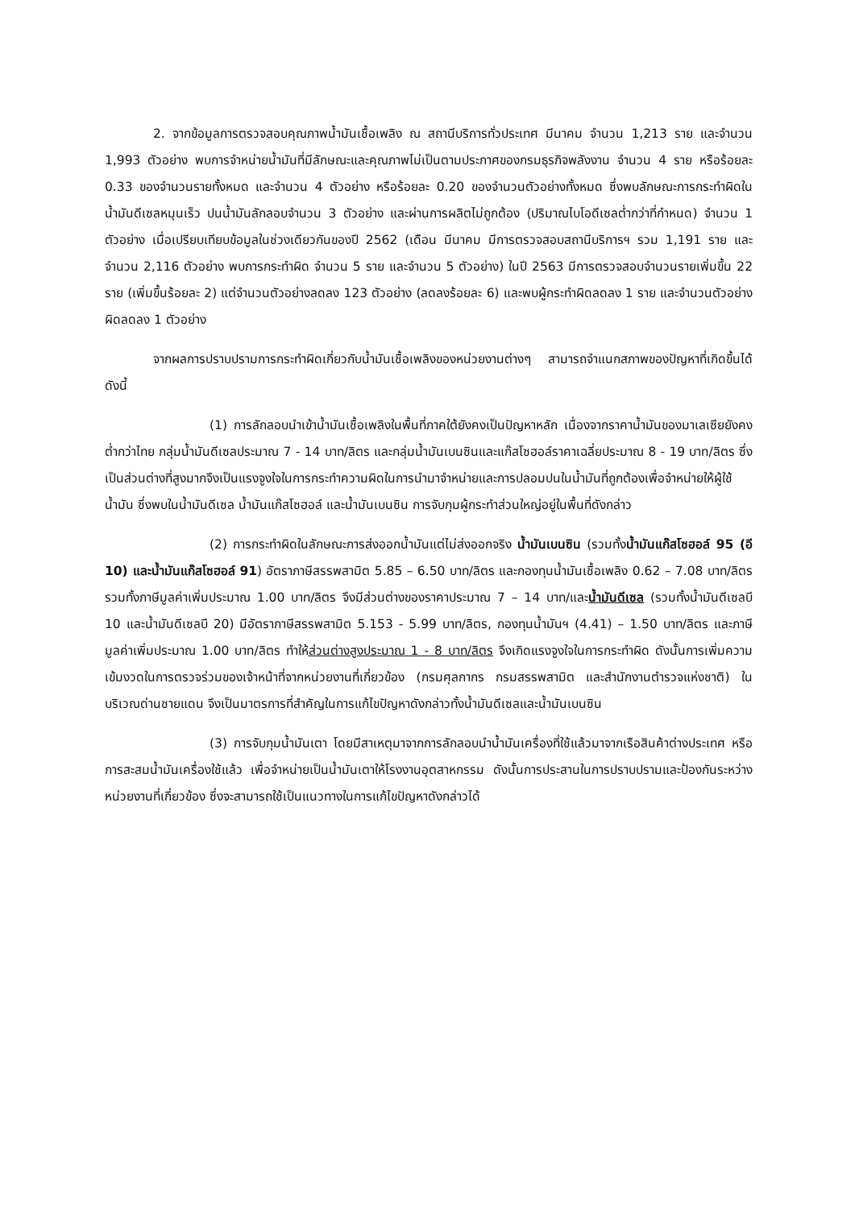2. จากข้อมูลการตรวจสอบคุณภาพน้ำมันเชื้อเพลิง ณ สถานีบริการทั่วประเทศ มีนาคม จำนวน 1,213 ราย และจำนวน 1,993 ตัวอย่าง พบการจำหน่ายน้ำมันที่มีลักษณะและคุณภาพไม่เป็นตามประกาศของกรมธุรกิจพลังงาน จำนวน 4 ราย หรือร้อยละ 0.33 ของจำนวนรายทั้งหมด และจำนวน 4 ตัวอย่าง หรือร้อยละ 0.20 ของจำนวนตัวอย่างทั้งหมด ซึ่งพบลักษณะการกระทำผิดในน้ำมันดีเซลหมุนเร็ว ปนน้ำมันลักลอบจำนวน 3 ตัวอย่าง และผ่านการผลิตไม่ถูกต้อง (ปริมาณไบโอดีเซลต่ำกว่าที่กำหนด) จำนวน 1 ตัวอย่าง เมื่อเปรียบเทียบข้อมูลในช่วงเดียวกันของปี 2562 (เดือน มีนาคม มีการตรวจสอบสถานีบริการฯ รวม 1,191 ราย และจำนวน 2,116 ตัวอย่าง พบการกระทำผิด จำนวน 5 ราย และจำนวน 5 ตัวอย่าง) ในปี 2563 มีการตรวจสอบจำนวนรายเพิ่มขึ้น 22 ราย (เพิ่มขึ้นร้อยละ 2) แต่จำนวนตัวอย่างลดลง 123 ตัวอย่าง (ลดลงร้อยละ 6) และพบผู้กระทำผิดลดลง 1 ราย และจำนวนตัวอย่างผิดลดลง 1 ตัวอย่าง
จากผลการปราบปรามการกระทำผิดเกี่ยวกับน้ำมันเชื้อเพลิงของหน่วยงานต่างๆ สามารถจำแนกสภาพของปัญหาที่เกิดขึ้นได้ดังนี้
(1) การลักลอบนำเข้าน้ำมันเชื้อเพลิงในพื้นที่ภาคใต้ยังคงเป็นปัญหาหลัก เนื่องจากราคาน้ำมันของมาเลเซียยังคงต่ำกว่าไทย กลุ่มน้ำมันดีเซลประมาณ 7 - 14 บาท/ลิตร และกลุ่มน้ำมันเบนซินและแก๊สโซฮอล์ราคาเฉลี่ยประมาณ 8 - 19 บาท/ลิตร ซึ่งเป็นส่วนต่างที่สูงมากจึงเป็นแรงจูงใจในการกระทำความผิดในการนำมาจำหน่ายและการปลอมปนในน้ำมันที่ถูกต้องเพื่อจำหน่ายให้ผู้ใช้น้ำมัน ซึ่งพบในน้ำมันดีเซล น้ำมันแก๊สโซฮอล์ และน้ำมันเบนซิน การจับกุมผู้กระทำส่วนใหญ่อยู่ในพื้นที่ดังกล่าว
(2) การกระทำผิดในลักษณะการส่งออกน้ำมันแต่ไม่ส่งออกจริง น้ำมันเบนซิน (รวมทั้งน้ำมันแก๊สโซฮอล์ 95 (อี 10) และน้ำมันแก๊สโซฮอล์ 91) อัตราภาษีสรรพสามิต 5.85 – 6.50 บาท/ลิตร และกองทุนน้ำมันเชื้อเพลิง 0.62 – 7.08 บาท/ลิตร รวมทั้งภาษีมูลค่าเพิ่มประมาณ 1.00 บาท/ลิตร จึงมีส่วนต่างของราคาประมาณ 7 – 14 บาท/และน้ำมันดีเซล (รวมทั้งน้ำมันดีเซลบี 10 และน้ำมันดีเซลบี 20) มีอัตราภาษีสรรพสามิต 5.153 - 5.99 บาท/ลิตร, กองทุนน้ำมันฯ (4.41) – 1.50 บาท/ลิตร และภาษีมูลค่าเพิ่มประมาณ 1.00 บาท/ลิตร ทำให้ส่วนต่างสูงประมาณ 1 - 8 บาท/ลิตร จึงเกิดแรงจูงใจในการกระทำผิด ดังนั้นการเพิ่มความเข้มงวดในการตรวจร่วมของเจ้าหน้าที่จากหน่วยงานที่เกี่ยวข้อง (กรมศุลกากร กรมสรรพสามิต และสำนักงานตำรวจแห่งชาติ) ในบริเวณด่านชายแดน จึงเป็นมาตรการที่สำคัญในการแก้ไขปัญหาดังกล่าวทั้งน้ำมันดีเซลและน้ำมันเบนซิน
(3) การจับกุมน้ำมันเตา โดยมีสาเหตุมาจากการลักลอบนำน้ำมันเครื่องที่ใช้แล้วมาจากเรือสินค้าต่างประเทศ หรือการสะสมน้ำมันเครื่องใช้แล้ว เพื่อจำหน่ายเป็นน้ำมันเตาให้โรงงานอุตสาหกรรม ดังนั้นการประสานในการปราบปรามและป้องกันระหว่างหน่วยงานที่เกี่ยวข้อง ซึ่งจะสามารถใช้เป็นแนวทางในการแก้ไขปัญหาดังกล่าวได้